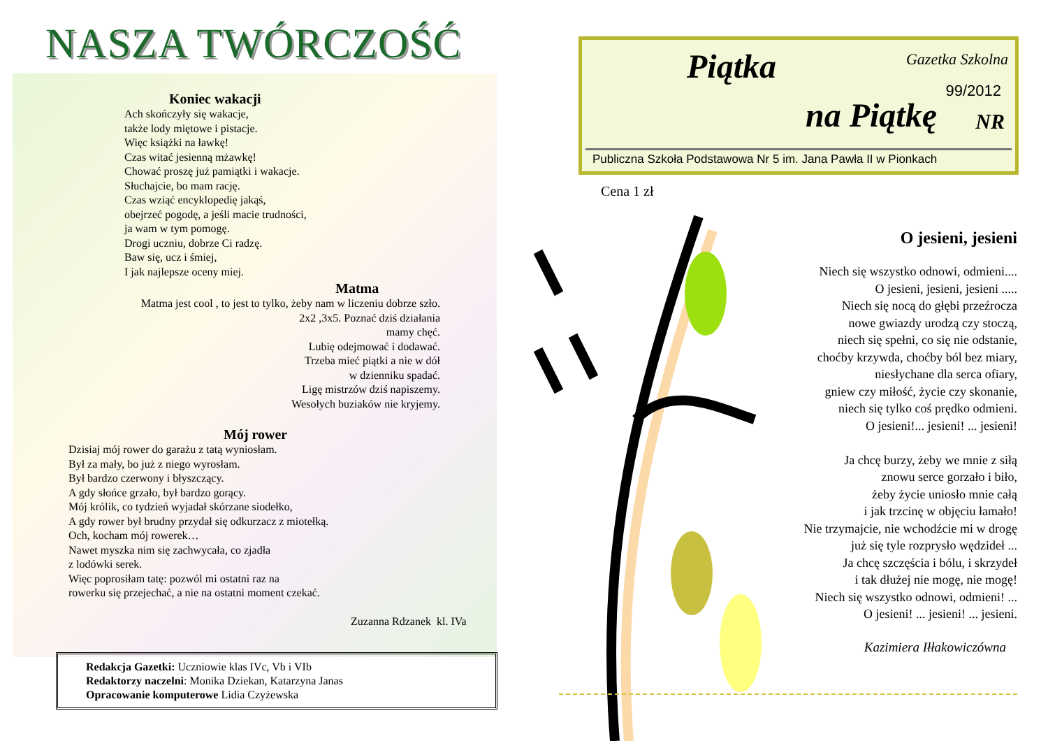NASZA TWÓRCZOŚĆ
Koniec wakacji
Ach skończyły się wakacje,
także lody miętowe i pistacje.
Więc książki na ławkę!
Czas witać jesienną mżawkę!
Chować proszę już pamiątki i wakacje.
Słuchajcie, bo mam rację.
Czas wziąć encyklopedię jakąś,
obejrzeć pogodę, a jeśli macie trudności,
ja wam w tym pomogę.
Drogi uczniu, dobrze Ci radzę.
Baw się, ucz i śmiej,
I jak najlepsze oceny miej.
Matma
Matma jest cool , to jest to tylko, żeby nam w liczeniu dobrze szło.
2x2 ,3x5. Poznać dziś działania
mamy chęć.
Lubię odejmować i dodawać.
Trzeba mieć piątki a nie w dół
w dzienniku spadać.
Ligę mistrzów dziś napiszemy.
Wesołych buziaków nie kryjemy.
Mój rower
Dzisiaj mój rower do garażu z tatą wyniosłam.
Był za mały, bo już z niego wyrosłam.
Był bardzo czerwony i błyszczący.
A gdy słońce grzało, był bardzo gorący.
Mój królik, co tydzień wyjadał skórzane siodełko,
A gdy rower był brudny przydał się odkurzacz z miotełką.
Och, kocham mój rowerek…
Nawet myszka nim się zachwycała, co zjadła
z lodówki serek.
Więc poprosiłam tatę: pozwól mi ostatni raz na
rowerku się przejechać, a nie na ostatni moment czekać.
Zuzanna Rdzanek kl. IVa
Redakcja Gazetki: Uczniowie klas IVc, Vb i VIb
Redaktorzy naczelni: Monika Dziekan, Katarzyna Janas
Opracowanie komputerowe Lidia Czyżewska
Piątka
na Piątkę
Gazetka Szkolna
99/2012
NR
Publiczna Szkoła Podstawowa Nr 5 im. Jana Pawła II w Pionkach
Cena 1 zł
O jesieni, jesieni
Niech się wszystko odnowi, odmieni....
O jesieni, jesieni, jesieni .....
Niech się nocą do głębi przeźrocza
nowe gwiazdy urodzą czy stoczą,
niech się spełni, co się nie odstanie,
choćby krzywda, choćby ból bez miary,
niesłychane dla serca ofiary,
gniew czy miłość, życie czy skonanie,
niech się tylko coś prędko odmieni.
O jesieni!... jesieni! ... jesieni!
Ja chcę burzy, żeby we mnie z siłą
znowu serce gorzało i biło,
żeby życie uniosło mnie całą
i jak trzcinę w objęciu łamało!
Nie trzymajcie, nie wchodźcie mi w drogę
już się tyle rozprysło wędzideł ...
Ja chcę szczęścia i bólu, i skrzydeł
i tak dłużej nie mogę, nie mogę!
Niech się wszystko odnowi, odmieni! ...
O jesieni! ... jesieni! ... jesieni.
Kazimiera Iłłakowiczówna